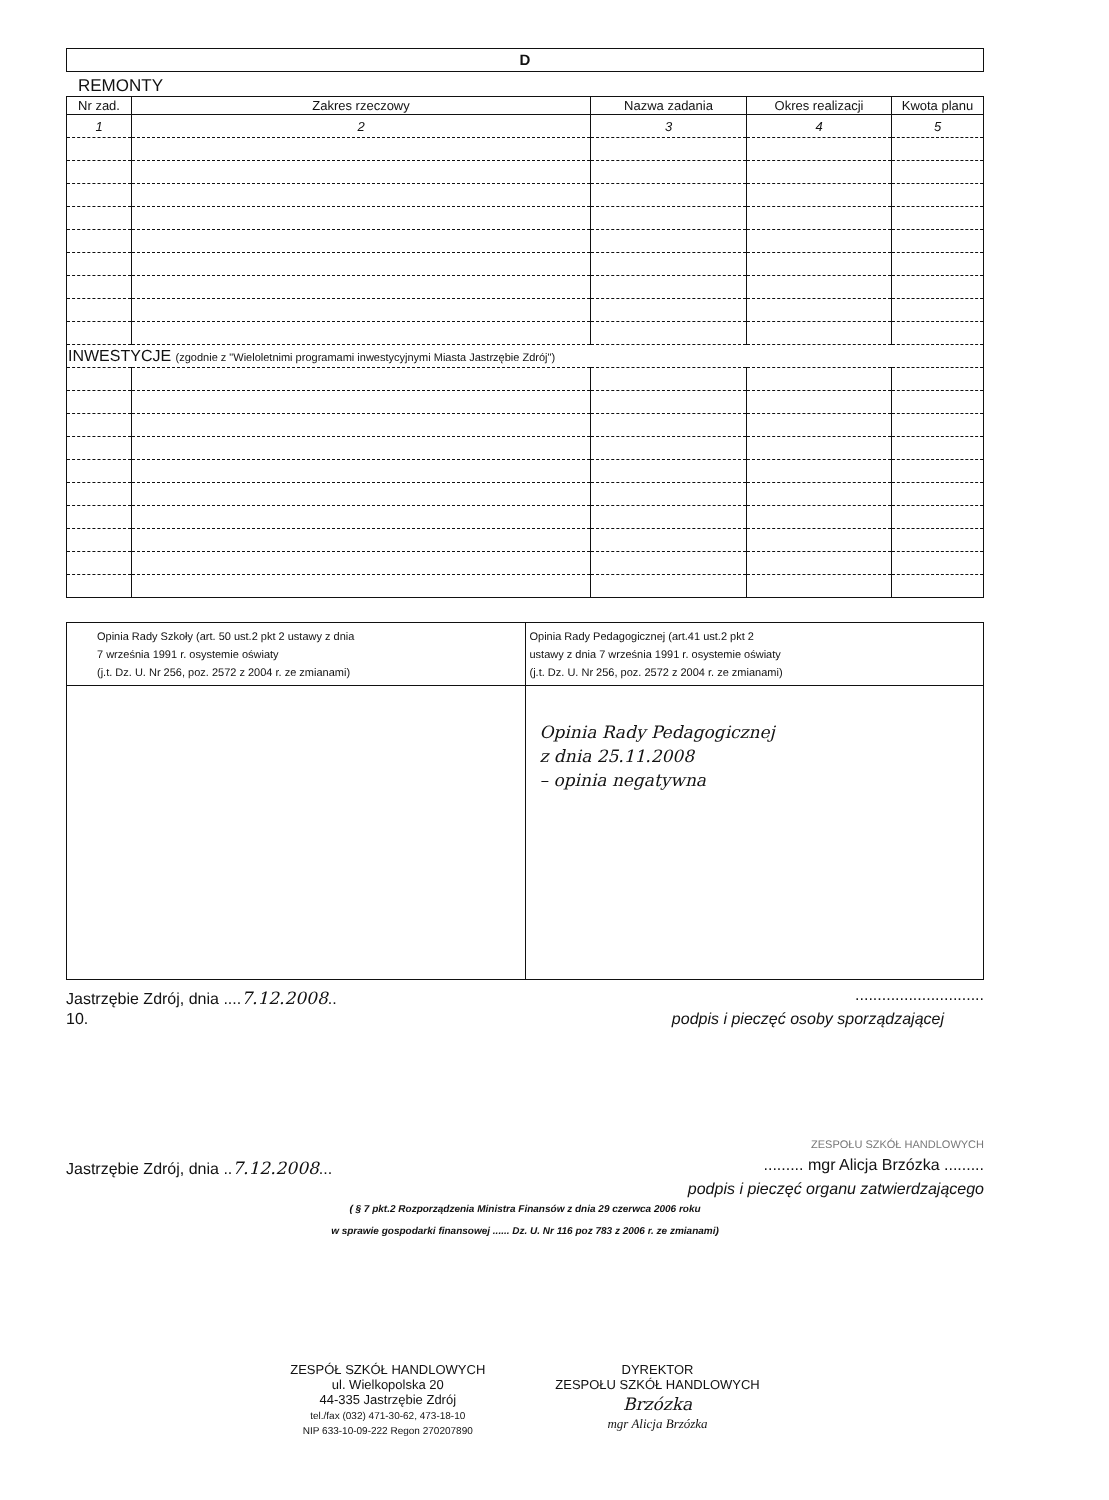D
REMONTY
| Nr zad. | Zakres rzeczowy | Nazwa zadania | Okres realizacji | Kwota planu |
| --- | --- | --- | --- | --- |
| 1 | 2 | 3 | 4 | 5 |
| INWESTYCJE (zgodnie z "Wieloletnimi programami inwestycyjnymi Miasta Jastrzębie Zdrój") | | | | |
| Opinia Rady Szkoły (art. 50 ust.2 pkt 2 ustawy z dnia 7 września 1991 r. osystemie oświaty (j.t. Dz. U. Nr 256, poz. 2572 z 2004 r. ze zmianami) | Opinia Rady Pedagogicznej (art.41 ust.2 pkt 2 ustawy z dnia 7 września 1991 r. osystemie oświaty (j.t. Dz. U. Nr 256, poz. 2572 z 2004 r. ze zmianami) |
| | Opinia Rady Pedagogicznej z dnia 25.11.2008 – opinia negatywna |
Jastrzębie Zdrój, dnia ....7.12.2008...............................
10. podpis i pieczęć osoby sporządzającej
ZESPOŁU SZKÓŁ HANDLOWYCH
Jastrzębie Zdrój, dnia ..7.12.2008............ mgr Alicja Brzózka .........
podpis i pieczęć organu zatwierdzającego
( § 7 pkt.2 Rozporządzenia Ministra Finansów z dnia 29 czerwca 2006 roku
w sprawie gospodarki finansowej ...... Dz. U. Nr 116 poz 783 z 2006 r. ze zmianami)
ZESPÓŁ SZKÓŁ HANDLOWYCH
ul. Wielkopolska 20
44-335 Jastrzębie Zdrój
tel./fax (032) 471-30-62, 473-18-10
NIP 633-10-09-222 Regon 270207890
DYREKTOR
ZESPOŁU SZKÓŁ HANDLOWYCH
Brzózka
mgr Alicja Brzózka